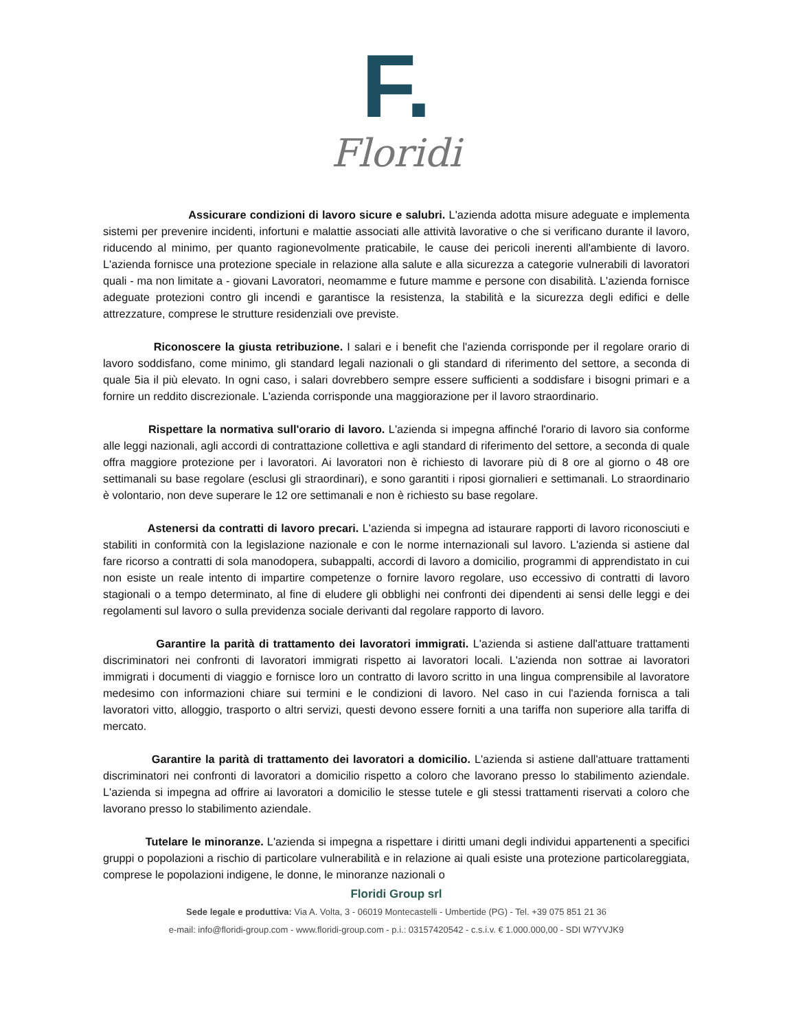F.
Floridi
Assicurare condizioni di lavoro sicure e salubri. L'azienda adotta misure adeguate e implementa sistemi per prevenire incidenti, infortuni e malattie associati alle attività lavorative o che si verificano durante il lavoro, riducendo al minimo, per quanto ragionevolmente praticabile, le cause dei pericoli inerenti all'ambiente di lavoro. L'azienda fornisce una protezione speciale in relazione alla salute e alla sicurezza a categorie vulnerabili di lavoratori quali - ma non limitate a - giovani Lavoratori, neomamme e future mamme e persone con disabilità. L'azienda fornisce adeguate protezioni contro gli incendi e garantisce la resistenza, la stabilità e la sicurezza degli edifici e delle attrezzature, comprese le strutture residenziali ove previste.
Riconoscere la giusta retribuzione. I salari e i benefit che l'azienda corrisponde per il regolare orario di lavoro soddisfano, come minimo, gli standard legali nazionali o gli standard di riferimento del settore, a seconda di quale 5ia il più elevato. In ogni caso, i salari dovrebbero sempre essere sufficienti a soddisfare i bisogni primari e a fornire un reddito discrezionale. L'azienda corrisponde una maggiorazione per il lavoro straordinario.
Rispettare la normativa sull'orario di lavoro. L'azienda si impegna affinché l'orario di lavoro sia conforme alle leggi nazionali, agli accordi di contrattazione collettiva e agli standard di riferimento del settore, a seconda di quale offra maggiore protezione per i lavoratori. Ai lavoratori non è richiesto di lavorare più di 8 ore al giorno o 48 ore settimanali su base regolare (esclusi gli straordinari), e sono garantiti i riposi giornalieri e settimanali. Lo straordinario è volontario, non deve superare le 12 ore settimanali e non è richiesto su base regolare.
Astenersi da contratti di lavoro precari. L'azienda si impegna ad istaurare rapporti di lavoro riconosciuti e stabiliti in conformità con la legislazione nazionale e con le norme internazionali sul lavoro. L'azienda si astiene dal fare ricorso a contratti di sola manodopera, subappalti, accordi di lavoro a domicilio, programmi di apprendistato in cui non esiste un reale intento di impartire competenze o fornire lavoro regolare, uso eccessivo di contratti di lavoro stagionali o a tempo determinato, al fine di eludere gli obblighi nei confronti dei dipendenti ai sensi delle leggi e dei regolamenti sul lavoro o sulla previdenza sociale derivanti dal regolare rapporto di lavoro.
Garantire la parità di trattamento dei lavoratori immigrati. L'azienda si astiene dall'attuare trattamenti discriminatori nei confronti di lavoratori immigrati rispetto ai lavoratori locali. L'azienda non sottrae ai lavoratori immigrati i documenti di viaggio e fornisce loro un contratto di lavoro scritto in una lingua comprensibile al lavoratore medesimo con informazioni chiare sui termini e le condizioni di lavoro. Nel caso in cui l'azienda fornisca a tali lavoratori vitto, alloggio, trasporto o altri servizi, questi devono essere forniti a una tariffa non superiore alla tariffa di mercato.
Garantire la parità di trattamento dei lavoratori a domicilio. L'azienda si astiene dall'attuare trattamenti discriminatori nei confronti di lavoratori a domicilio rispetto a coloro che lavorano presso lo stabilimento aziendale. L'azienda si impegna ad offrire ai lavoratori a domicilio le stesse tutele e gli stessi trattamenti riservati a coloro che lavorano presso lo stabilimento aziendale.
Tutelare le minoranze. L'azienda si impegna a rispettare i diritti umani degli individui appartenenti a specifici gruppi o popolazioni a rischio di particolare vulnerabilità e in relazione ai quali esiste una protezione particolareggiata, comprese le popolazioni indigene, le donne, le minoranze nazionali o
Floridi Group srl
Sede legale e produttiva: Via A. Volta, 3 - 06019 Montecastelli - Umbertide (PG) - Tel. +39 075 851 21 36
e-mail: info@floridi-group.com - www.floridi-group.com - p.i.: 03157420542 - c.s.i.v. € 1.000.000,00 - SDI W7YVJK9